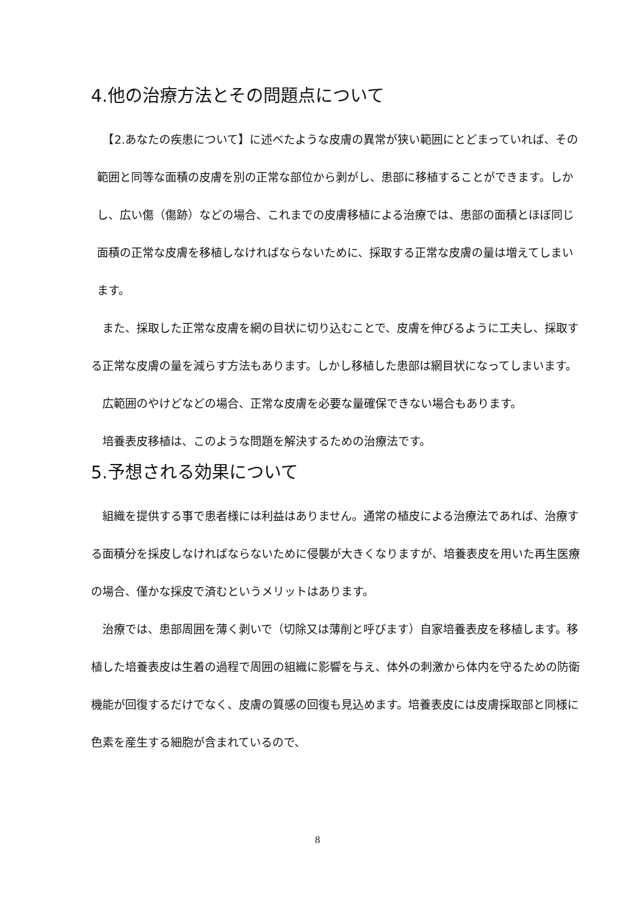4.他の治療方法とその問題点について
　【2.あなたの疾患について】に述べたような皮膚の異常が狭い範囲にとどまっていれば、その範囲と同等な面積の皮膚を別の正常な部位から剥がし、患部に移植することができます。しかし、広い傷（傷跡）などの場合、これまでの皮膚移植による治療では、患部の面積とほぼ同じ面積の正常な皮膚を移植しなければならないために、採取する正常な皮膚の量は増えてしまいます。
　また、採取した正常な皮膚を網の目状に切り込むことで、皮膚を伸びるように工夫し、採取する正常な皮膚の量を減らす方法もあります。しかし移植した患部は網目状になってしまいます。
　広範囲のやけどなどの場合、正常な皮膚を必要な量確保できない場合もあります。
　培養表皮移植は、このような問題を解決するための治療法です。
5.予想される効果について
　組織を提供する事で患者様には利益はありません。通常の植皮による治療法であれば、治療する面積分を採皮しなければならないために侵襲が大きくなりますが、培養表皮を用いた再生医療の場合、僅かな採皮で済むというメリットはあります。
　治療では、患部周囲を薄く剥いで（切除又は薄削と呼びます）自家培養表皮を移植します。移植した培養表皮は生着の過程で周囲の組織に影響を与え、体外の刺激から体内を守るための防衛機能が回復するだけでなく、皮膚の質感の回復も見込めます。培養表皮には皮膚採取部と同様に色素を産生する細胞が含まれているので、
8